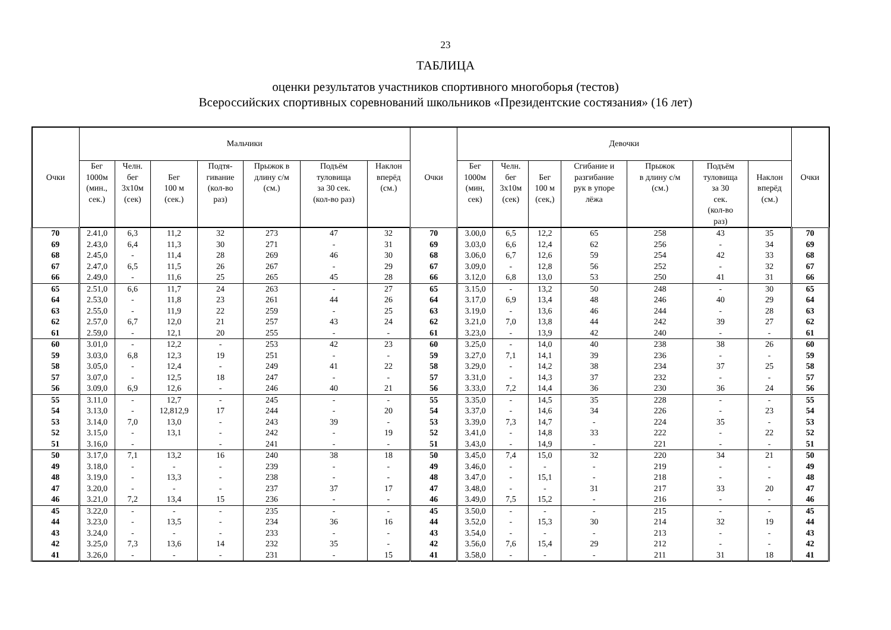23
ТАБЛИЦА
оценки результатов участников спортивного многоборья (тестов)
Всероссийских спортивных соревнований школьников «Президентские состязания» (16 лет)
| Очки | Мальчики | | | | | | | Очки | Девочки | | | | | | | Очки |
| --- | --- | --- | --- | --- | --- | --- | --- | --- | --- | --- | --- | --- | --- | --- | --- | --- |
| | Бег 1000м (мин., сек.) | Челн. бег 3х10м (сек) | Бег 100 м (сек.) | Подтя- гивание (кол-во раз) | Прыжок в длину с/м (см.) | Подъём туловища за 30 сек. (кол-во раз) | Наклон вперёд (см.) | | Бег 1000м (мин, сек) | Челн. бег 3х10м (сек) | Бег 100 м (сек,) | Сгибание и разгибание рук в упоре лёжа | Прыжок в длину с/м (см.) | Подъём туловища за 30 сек. (кол-во раз) | Наклон вперёд (см.) | |
| 70 | 2.41,0 | 6,3 | 11,2 | 32 | 273 | 47 | 32 | 70 | 3.00,0 | 6,5 | 12,2 | 65 | 258 | 43 | 35 | 70 |
| 69 | 2.43,0 | 6,4 | 11,3 | 30 | 271 | - | 31 | 69 | 3.03,0 | 6,6 | 12,4 | 62 | 256 | - | 34 | 69 |
| 68 | 2.45,0 | - | 11,4 | 28 | 269 | 46 | 30 | 68 | 3.06,0 | 6,7 | 12,6 | 59 | 254 | 42 | 33 | 68 |
| 67 | 2.47,0 | 6,5 | 11,5 | 26 | 267 | - | 29 | 67 | 3.09,0 | - | 12,8 | 56 | 252 | - | 32 | 67 |
| 66 | 2.49,0 | - | 11,6 | 25 | 265 | 45 | 28 | 66 | 3.12,0 | 6,8 | 13,0 | 53 | 250 | 41 | 31 | 66 |
| 65 | 2.51,0 | 6,6 | 11,7 | 24 | 263 | - | 27 | 65 | 3.15,0 | - | 13,2 | 50 | 248 | - | 30 | 65 |
| 64 | 2.53,0 | - | 11,8 | 23 | 261 | 44 | 26 | 64 | 3.17,0 | 6,9 | 13,4 | 48 | 246 | 40 | 29 | 64 |
| 63 | 2.55,0 | - | 11,9 | 22 | 259 | - | 25 | 63 | 3.19,0 | - | 13,6 | 46 | 244 | - | 28 | 63 |
| 62 | 2.57,0 | 6,7 | 12,0 | 21 | 257 | 43 | 24 | 62 | 3.21,0 | 7,0 | 13,8 | 44 | 242 | 39 | 27 | 62 |
| 61 | 2.59,0 | - | 12,1 | 20 | 255 | - | - | 61 | 3.23,0 | - | 13,9 | 42 | 240 | - | - | 61 |
| 60 | 3.01,0 | - | 12,2 | - | 253 | 42 | 23 | 60 | 3.25,0 | - | 14,0 | 40 | 238 | 38 | 26 | 60 |
| 59 | 3.03,0 | 6,8 | 12,3 | 19 | 251 | - | - | 59 | 3.27,0 | 7,1 | 14,1 | 39 | 236 | - | - | 59 |
| 58 | 3.05,0 | - | 12,4 | - | 249 | 41 | 22 | 58 | 3.29,0 | - | 14,2 | 38 | 234 | 37 | 25 | 58 |
| 57 | 3.07,0 | - | 12,5 | 18 | 247 | - | - | 57 | 3.31,0 | - | 14,3 | 37 | 232 | - | - | 57 |
| 56 | 3.09,0 | 6,9 | 12,6 | - | 246 | 40 | 21 | 56 | 3.33,0 | 7,2 | 14,4 | 36 | 230 | 36 | 24 | 56 |
| 55 | 3.11,0 | - | 12,7 | - | 245 | - | - | 55 | 3.35,0 | - | 14,5 | 35 | 228 | - | - | 55 |
| 54 | 3.13,0 | - | 12,812,9 | 17 | 244 | - | 20 | 54 | 3.37,0 | - | 14,6 | 34 | 226 | - | 23 | 54 |
| 53 | 3.14,0 | 7,0 | 13,0 | - | 243 | 39 | - | 53 | 3.39,0 | 7,3 | 14,7 | - | 224 | 35 | - | 53 |
| 52 | 3.15,0 | - | 13,1 | - | 242 | - | 19 | 52 | 3.41,0 | - | 14,8 | 33 | 222 | - | 22 | 52 |
| 51 | 3.16,0 | - | | - | 241 | - | - | 51 | 3.43,0 | - | 14,9 | - | 221 | - | - | 51 |
| 50 | 3.17,0 | 7,1 | 13,2 | 16 | 240 | 38 | 18 | 50 | 3.45,0 | 7,4 | 15,0 | 32 | 220 | 34 | 21 | 50 |
| 49 | 3.18,0 | - | - | - | 239 | - | - | 49 | 3.46,0 | - | - | - | 219 | - | - | 49 |
| 48 | 3.19,0 | - | 13,3 | - | 238 | - | - | 48 | 3.47,0 | - | 15,1 | - | 218 | - | - | 48 |
| 47 | 3.20,0 | - | - | - | 237 | 37 | 17 | 47 | 3.48,0 | - | - | 31 | 217 | 33 | 20 | 47 |
| 46 | 3.21,0 | 7,2 | 13,4 | 15 | 236 | - | - | 46 | 3.49,0 | 7,5 | 15,2 | - | 216 | - | - | 46 |
| 45 | 3.22,0 | - | - | - | 235 | - | - | 45 | 3.50,0 | - | - | - | 215 | - | - | 45 |
| 44 | 3.23,0 | - | 13,5 | - | 234 | 36 | 16 | 44 | 3.52,0 | - | 15,3 | 30 | 214 | 32 | 19 | 44 |
| 43 | 3.24,0 | - | - | - | 233 | - | - | 43 | 3.54,0 | - | - | - | 213 | - | - | 43 |
| 42 | 3.25,0 | 7,3 | 13,6 | 14 | 232 | 35 | - | 42 | 3.56,0 | 7,6 | 15,4 | 29 | 212 | - | - | 42 |
| 41 | 3.26,0 | - | - | - | 231 | - | 15 | 41 | 3.58,0 | - | - | - | 211 | 31 | 18 | 41 |